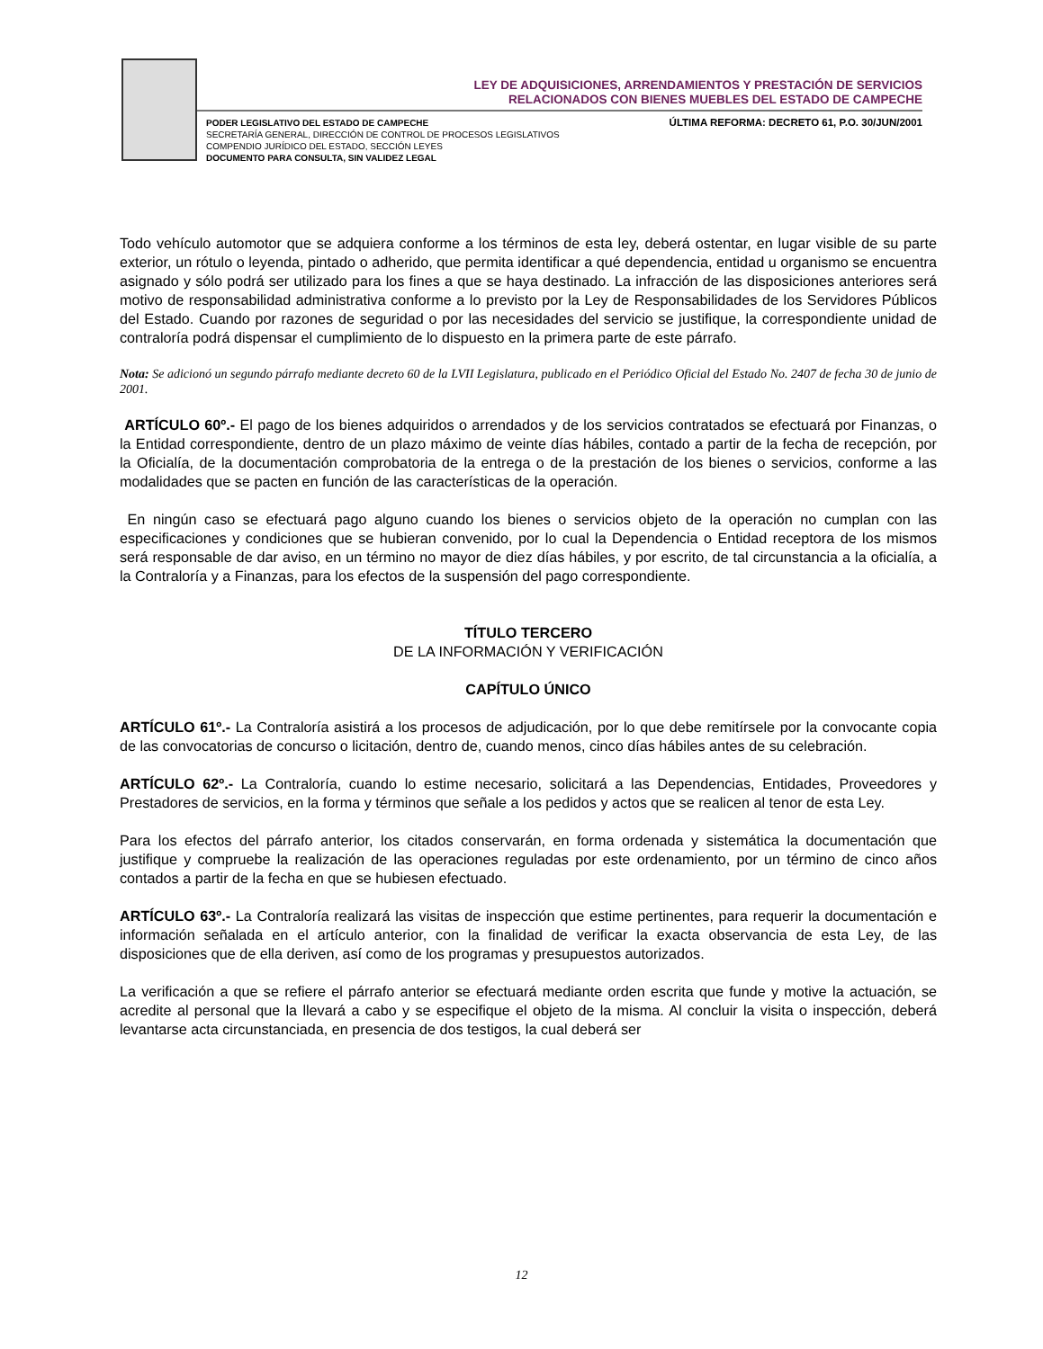LEY DE ADQUISICIONES, ARRENDAMIENTOS Y PRESTACIÓN DE SERVICIOS
RELACIONADOS CON BIENES MUEBLES DEL ESTADO DE CAMPECHE
PODER LEGISLATIVO DEL ESTADO DE CAMPECHE
SECRETARÍA GENERAL, DIRECCIÓN DE CONTROL DE PROCESOS LEGISLATIVOS
COMPENDIO JURÍDICO DEL ESTADO, SECCIÓN LEYES
DOCUMENTO PARA CONSULTA, SIN VALIDEZ LEGAL
ÚLTIMA REFORMA: DECRETO 61, P.O. 30/JUN/2001
Todo vehículo automotor que se adquiera conforme a los términos de esta ley, deberá ostentar, en lugar visible de su parte exterior, un rótulo o leyenda, pintado o adherido, que permita identificar a qué dependencia, entidad u organismo se encuentra asignado y sólo podrá ser utilizado para los fines a que se haya destinado. La infracción de las disposiciones anteriores será motivo de responsabilidad administrativa conforme a lo previsto por la Ley de Responsabilidades de los Servidores Públicos del Estado. Cuando por razones de seguridad o por las necesidades del servicio se justifique, la correspondiente unidad de contraloría podrá dispensar el cumplimiento de lo dispuesto en la primera parte de este párrafo.
Nota: Se adicionó un segundo párrafo mediante decreto 60 de la LVII Legislatura, publicado en el Periódico Oficial del Estado No. 2407 de fecha 30 de junio de 2001.
ARTÍCULO 60º.- El pago de los bienes adquiridos o arrendados y de los servicios contratados se efectuará por Finanzas, o la Entidad correspondiente, dentro de un plazo máximo de veinte días hábiles, contado a partir de la fecha de recepción, por la Oficialía, de la documentación comprobatoria de la entrega o de la prestación de los bienes o servicios, conforme a las modalidades que se pacten en función de las características de la operación.
En ningún caso se efectuará pago alguno cuando los bienes o servicios objeto de la operación no cumplan con las especificaciones y condiciones que se hubieran convenido, por lo cual la Dependencia o Entidad receptora de los mismos será responsable de dar aviso, en un término no mayor de diez días hábiles, y por escrito, de tal circunstancia a la oficialía, a la Contraloría y a Finanzas, para los efectos de la suspensión del pago correspondiente.
TÍTULO TERCERO
DE LA INFORMACIÓN Y VERIFICACIÓN
CAPÍTULO ÚNICO
ARTÍCULO 61º.- La Contraloría asistirá a los procesos de adjudicación, por lo que debe remitírsele por la convocante copia de las convocatorias de concurso o licitación, dentro de, cuando menos, cinco días hábiles antes de su celebración.
ARTÍCULO 62º.- La Contraloría, cuando lo estime necesario, solicitará a las Dependencias, Entidades, Proveedores y Prestadores de servicios, en la forma y términos que señale a los pedidos y actos que se realicen al tenor de esta Ley.
Para los efectos del párrafo anterior, los citados conservarán, en forma ordenada y sistemática la documentación que justifique y compruebe la realización de las operaciones reguladas por este ordenamiento, por un término de cinco años contados a partir de la fecha en que se hubiesen efectuado.
ARTÍCULO 63º.- La Contraloría realizará las visitas de inspección que estime pertinentes, para requerir la documentación e información señalada en el artículo anterior, con la finalidad de verificar la exacta observancia de esta Ley, de las disposiciones que de ella deriven, así como de los programas y presupuestos autorizados.
La verificación a que se refiere el párrafo anterior se efectuará mediante orden escrita que funde y motive la actuación, se acredite al personal que la llevará a cabo y se especifique el objeto de la misma. Al concluir la visita o inspección, deberá levantarse acta circunstanciada, en presencia de dos testigos, la cual deberá ser
12